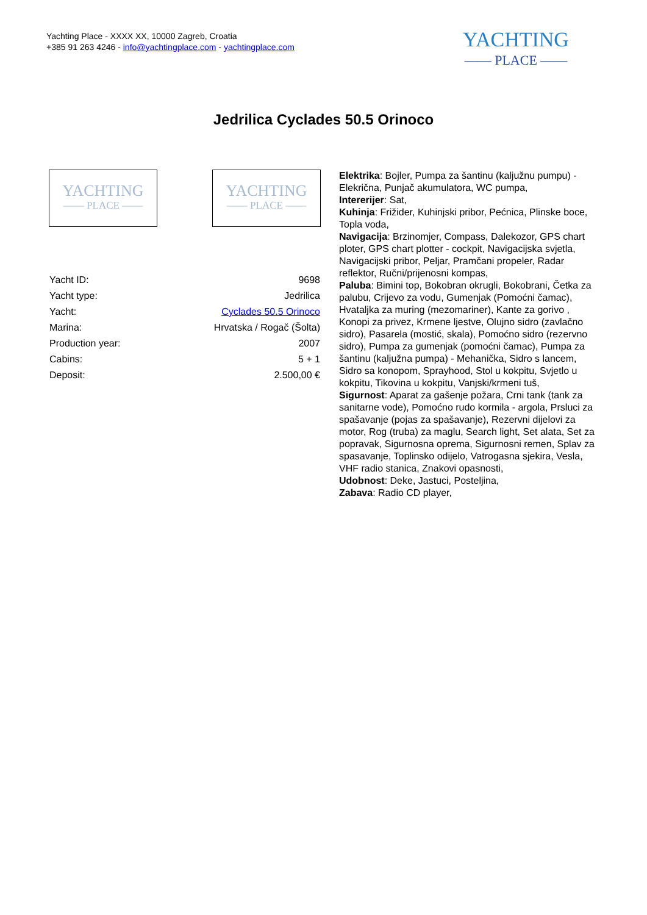Yachting Place - XXXX XX, 10000 Zagreb, Croatia
+385 91 263 4246 - info@yachtingplace.com - yachtingplace.com
YACHTING
—— PLACE ——
Jedrilica Cyclades 50.5 Orinoco
YACHTING
—— PLACE ——
YACHTING
—— PLACE ——
| Yacht ID: | 9698 |
| Yacht type: | Jedrilica |
| Yacht: | Cyclades 50.5 Orinoco |
| Marina: | Hrvatska / Rogač (Šolta) |
| Production year: | 2007 |
| Cabins: | 5 + 1 |
| Deposit: | 2.500,00 € |
Elektrika: Bojler, Pumpa za šantinu (kaljužnu pumpu) - Elekrična, Punjač akumulatora, WC pumpa,
Intererijer: Sat,
Kuhinja: Frižider, Kuhinjski pribor, Pećnica, Plinske boce, Topla voda,
Navigacija: Brzinomjer, Compass, Dalekozor, GPS chart ploter, GPS chart plotter - cockpit, Navigacijska svjetla, Navigacijski pribor, Peljar, Pramčani propeler, Radar reflektor, Ručni/prijenosni kompas,
Paluba: Bimini top, Bokobran okrugli, Bokobrani, Četka za palubu, Crijevo za vodu, Gumenjak (Pomoćni čamac), Hvataljka za muring (mezomariner), Kante za gorivo , Konopi za privez, Krmene ljestve, Olujno sidro (zavlačno sidro), Pasarela (mostić, skala), Pomoćno sidro (rezervno sidro), Pumpa za gumenjak (pomoćni čamac), Pumpa za šantinu (kaljužna pumpa) - Mehanička, Sidro s lancem, Sidro sa konopom, Sprayhood, Stol u kokpitu, Svjetlo u kokpitu, Tikovina u kokpitu, Vanjski/krmeni tuš,
Sigurnost: Aparat za gašenje požara, Crni tank (tank za sanitarne vode), Pomoćno rudo kormila - argola, Prsluci za spašavanje (pojas za spašavanje), Rezervni dijelovi za motor, Rog (truba) za maglu, Search light, Set alata, Set za popravak, Sigurnosna oprema, Sigurnosni remen, Splav za spasavanje, Toplinsko odijelo, Vatrogasna sjekira, Vesla, VHF radio stanica, Znakovi opasnosti,
Udobnost: Deke, Jastuci, Posteljina,
Zabava: Radio CD player,